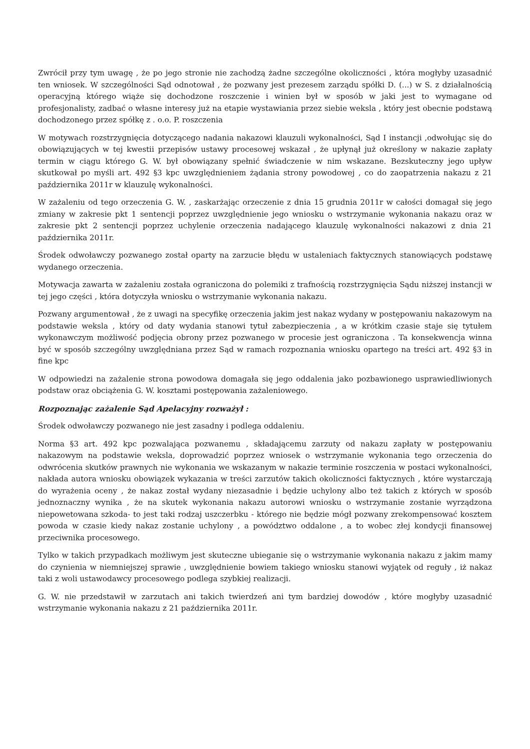Zwrócił przy tym uwagę , że po jego stronie nie zachodzą żadne szczególne okoliczności , która mogłyby uzasadnić ten wniosek. W szczególności Sąd odnotował , że pozwany jest prezesem zarządu spółki D. (...) w S. z działalnością operacyjną którego wiąże się dochodzone roszczenie i winien był w sposób w jaki jest to wymagane od profesjonalisty, zadbać o własne interesy już na etapie wystawiania przez siebie weksla , który jest obecnie podstawą dochodzonego przez spółkę z . o.o. P. roszczenia
W motywach rozstrzygnięcia dotyczącego nadania nakazowi klauzuli wykonalności, Sąd I instancji ,odwołując się do obowiązujących w tej kwestii przepisów ustawy procesowej wskazał , że upłynął już określony w nakazie zapłaty termin w ciągu którego G. W. był obowiązany spełnić świadczenie w nim wskazane. Bezskuteczny jego upływ skutkował po myśli art. 492 §3 kpc uwzględnieniem żądania strony powodowej , co do zaopatrzenia nakazu z 21 października 2011r w klauzulę wykonalności.
W zażaleniu od tego orzeczenia G. W. , zaskarżając orzeczenie z dnia 15 grudnia 2011r w całości domagał się jego zmiany w zakresie pkt 1 sentencji poprzez uwzględnienie jego wniosku o wstrzymanie wykonania nakazu oraz w zakresie pkt 2 sentencji poprzez uchylenie orzeczenia nadającego klauzulę wykonalności nakazowi z dnia 21 października 2011r.
Środek odwoławczy pozwanego został oparty na zarzucie błędu w ustaleniach faktycznych stanowiących podstawę wydanego orzeczenia.
Motywacja zawarta w zażaleniu została ograniczona do polemiki z trafnością rozstrzygnięcia Sądu niższej instancji w tej jego części , która dotyczyła wniosku o wstrzymanie wykonania nakazu.
Pozwany argumentował , że z uwagi na specyfikę orzeczenia jakim jest nakaz wydany w postępowaniu nakazowym na podstawie weksla , który od daty wydania stanowi tytuł zabezpieczenia , a w krótkim czasie staje się tytułem wykonawczym możliwość podjęcia obrony przez pozwanego w procesie jest ograniczona . Ta konsekwencja winna być w sposób szczególny uwzględniana przez Sąd w ramach rozpoznania wniosku opartego na treści art. 492 §3 in fine kpc
W odpowiedzi na zażalenie strona powodowa domagała się jego oddalenia jako pozbawionego usprawiedliwionych podstaw oraz obciążenia G. W. kosztami postępowania zażaleniowego.
Rozpoznając zażalenie Sąd Apelacyjny rozważył :
Środek odwoławczy pozwanego nie jest zasadny i podlega oddaleniu.
Norma §3 art. 492 kpc pozwalająca pozwanemu , składającemu zarzuty od nakazu zapłaty w postępowaniu nakazowym na podstawie weksla, doprowadzić poprzez wniosek o wstrzymanie wykonania tego orzeczenia do odwrócenia skutków prawnych nie wykonania we wskazanym w nakazie terminie roszczenia w postaci wykonalności, nakłada autora wniosku obowiązek wykazania w treści zarzutów takich okoliczności faktycznych , które wystarczają do wyrażenia oceny , że nakaz został wydany niezasadnie i będzie uchylony albo też takich z których w sposób jednoznaczny wynika , że na skutek wykonania nakazu autorowi wniosku o wstrzymanie zostanie wyrządzona niepowetowana szkoda- to jest taki rodzaj uszczerbku - którego nie będzie mógł pozwany zrekompensować kosztem powoda w czasie kiedy nakaz zostanie uchylony , a powództwo oddalone , a to wobec złej kondycji finansowej przeciwnika procesowego.
Tylko w takich przypadkach możliwym jest skuteczne ubieganie się o wstrzymanie wykonania nakazu z jakim mamy do czynienia w niemniejszej sprawie , uwzględnienie bowiem takiego wniosku stanowi wyjątek od reguły , iż nakaz taki z woli ustawodawcy procesowego podlega szybkiej realizacji.
G. W. nie przedstawił w zarzutach ani takich twierdzeń ani tym bardziej dowodów , które mogłyby uzasadnić wstrzymanie wykonania nakazu z 21 października 2011r.